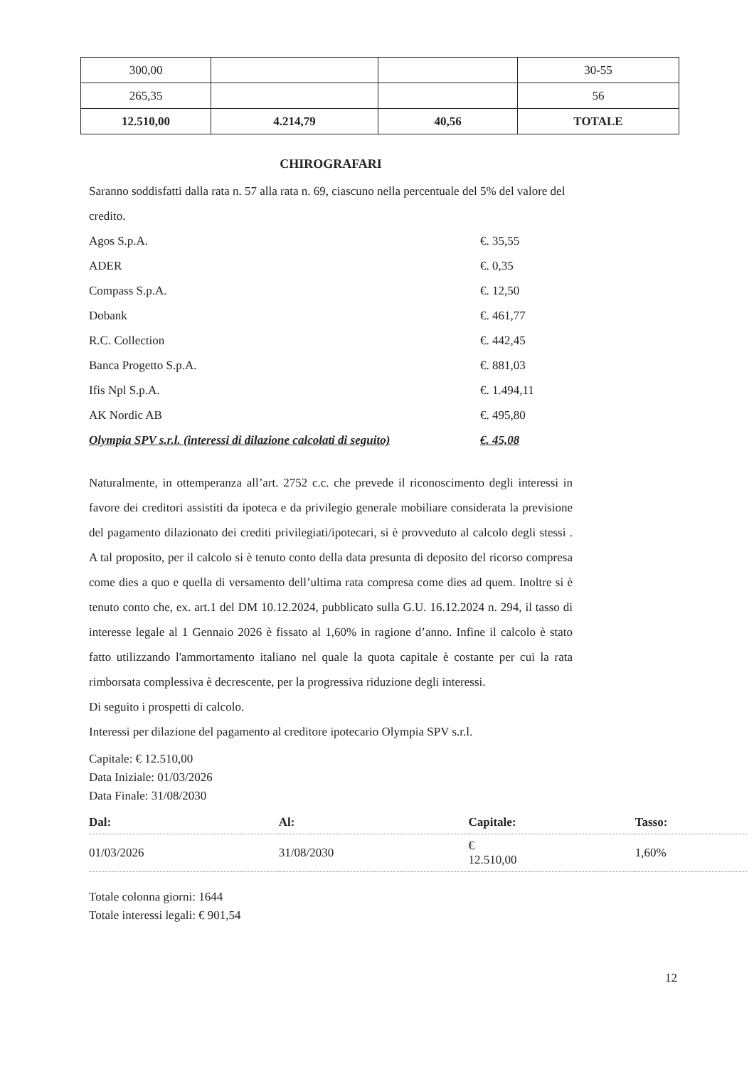| 300,00 | | | 30-55 |
| 265,35 | | | 56 |
| 12.510,00 | 4.214,79 | 40,56 | TOTALE |
CHIROGRAFARI
Saranno soddisfatti dalla rata n. 57 alla rata n. 69, ciascuno nella percentuale del 5% del valore del credito.
Agos S.p.A. €. 35,55
ADER €. 0,35
Compass S.p.A. €. 12,50
Dobank €. 461,77
R.C. Collection €. 442,45
Banca Progetto S.p.A. €. 881,03
Ifis Npl S.p.A. €. 1.494,11
AK Nordic AB €. 495,80
Olympia SPV s.r.l. (interessi di dilazione calcolati di seguito) €. 45,08
Naturalmente, in ottemperanza all’art. 2752 c.c. che prevede il riconoscimento degli interessi in favore dei creditori assistiti da ipoteca e da privilegio generale mobiliare considerata la previsione del pagamento dilazionato dei crediti privilegiati/ipotecari, si è provveduto al calcolo degli stessi . A tal proposito, per il calcolo si è tenuto conto della data presunta di deposito del ricorso compresa come dies a quo e quella di versamento dell’ultima rata compresa come dies ad quem. Inoltre si è tenuto conto che, ex. art.1 del DM 10.12.2024, pubblicato sulla G.U. 16.12.2024 n. 294, il tasso di interesse legale al 1 Gennaio 2026 è fissato al 1,60% in ragione d’anno. Infine il calcolo è stato fatto utilizzando l'ammortamento italiano nel quale la quota capitale è costante per cui la rata rimborsata complessiva è decrescente, per la progressiva riduzione degli interessi.
Di seguito i prospetti di calcolo.
Interessi per dilazione del pagamento al creditore ipotecario Olympia SPV s.r.l.
Capitale: € 12.510,00
Data Iniziale: 01/03/2026
Data Finale: 31/08/2030
| Dal: | Al: | Capitale: | Tasso: |
| --- | --- | --- | --- |
| 01/03/2026 | 31/08/2030 | € 12.510,00 | 1,60% |
Totale colonna giorni: 1644
Totale interessi legali: € 901,54
12